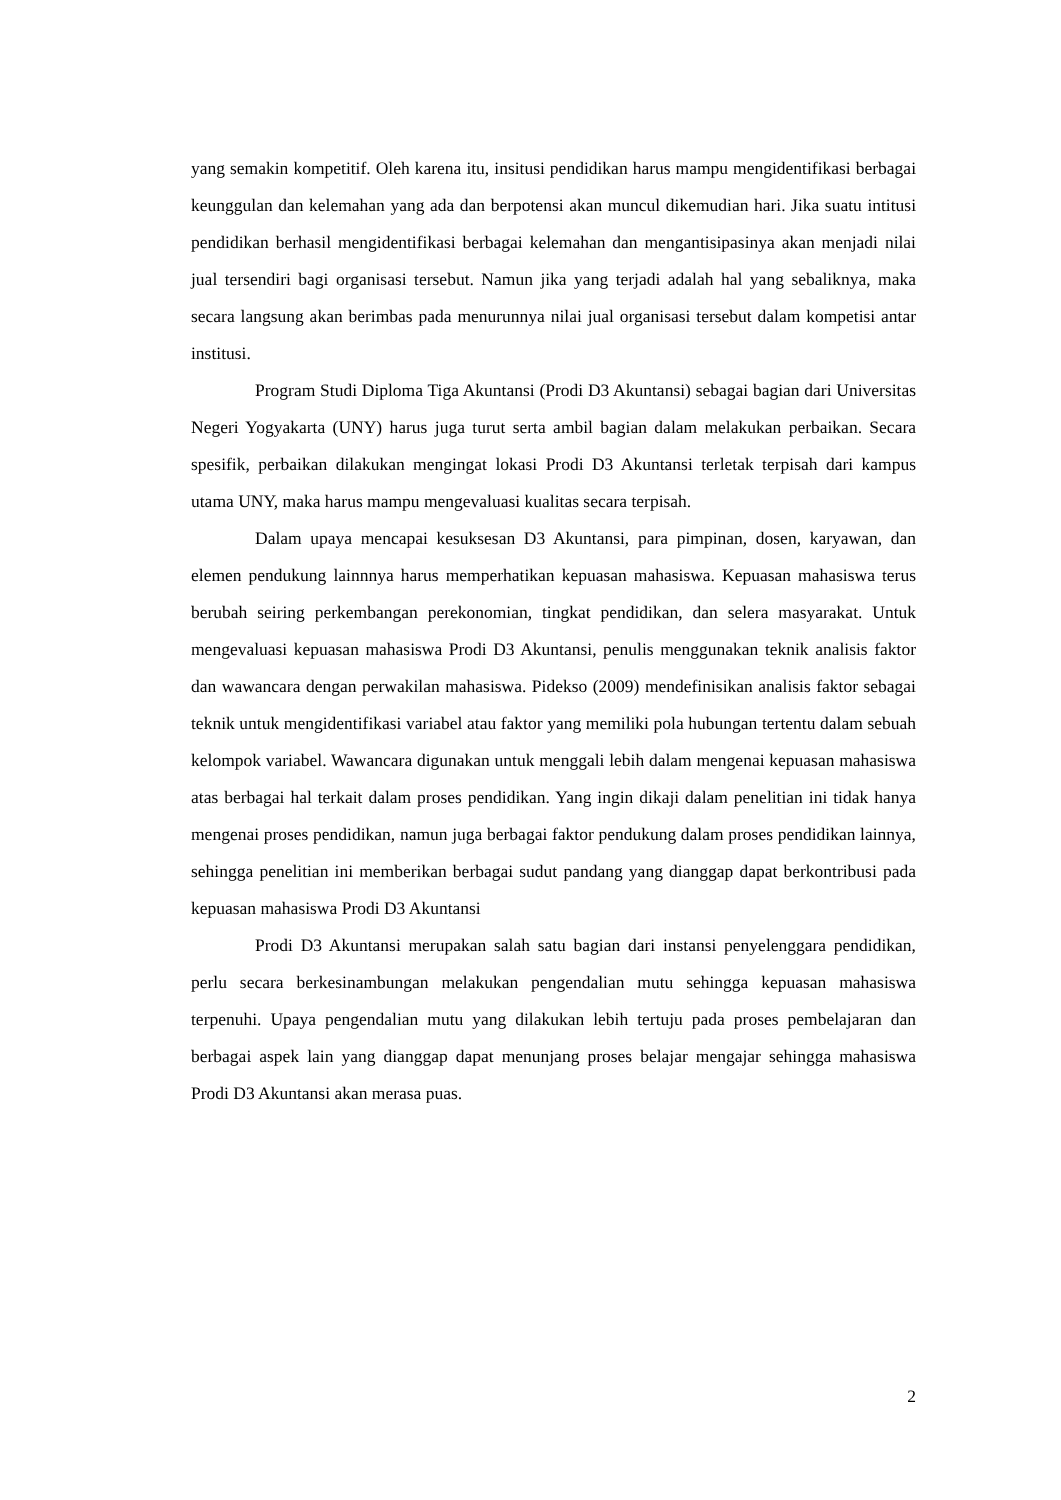yang semakin kompetitif. Oleh karena itu, insitusi pendidikan harus mampu mengidentifikasi berbagai keunggulan dan kelemahan yang ada dan berpotensi akan muncul dikemudian hari. Jika suatu intitusi pendidikan berhasil mengidentifikasi berbagai kelemahan dan mengantisipasinya akan menjadi nilai jual tersendiri bagi organisasi tersebut. Namun jika yang terjadi adalah hal yang sebaliknya, maka secara langsung akan berimbas pada menurunnya nilai jual organisasi tersebut dalam kompetisi antar institusi.
Program Studi Diploma Tiga Akuntansi (Prodi D3 Akuntansi) sebagai bagian dari Universitas Negeri Yogyakarta (UNY) harus juga turut serta ambil bagian dalam melakukan perbaikan. Secara spesifik, perbaikan dilakukan mengingat lokasi Prodi D3 Akuntansi terletak terpisah dari kampus utama UNY, maka harus mampu mengevaluasi kualitas secara terpisah.
Dalam upaya mencapai kesuksesan D3 Akuntansi, para pimpinan, dosen, karyawan, dan elemen pendukung lainnnya harus memperhatikan kepuasan mahasiswa. Kepuasan mahasiswa terus berubah seiring perkembangan perekonomian, tingkat pendidikan, dan selera masyarakat. Untuk mengevaluasi kepuasan mahasiswa Prodi D3 Akuntansi, penulis menggunakan teknik analisis faktor dan wawancara dengan perwakilan mahasiswa. Pidekso (2009) mendefinisikan analisis faktor sebagai teknik untuk mengidentifikasi variabel atau faktor yang memiliki pola hubungan tertentu dalam sebuah kelompok variabel. Wawancara digunakan untuk menggali lebih dalam mengenai kepuasan mahasiswa atas berbagai hal terkait dalam proses pendidikan. Yang ingin dikaji dalam penelitian ini tidak hanya mengenai proses pendidikan, namun juga berbagai faktor pendukung dalam proses pendidikan lainnya, sehingga penelitian ini memberikan berbagai sudut pandang yang dianggap dapat berkontribusi pada kepuasan mahasiswa Prodi D3 Akuntansi
Prodi D3 Akuntansi merupakan salah satu bagian dari instansi penyelenggara pendidikan, perlu secara berkesinambungan melakukan pengendalian mutu sehingga kepuasan mahasiswa terpenuhi. Upaya pengendalian mutu yang dilakukan lebih tertuju pada proses pembelajaran dan berbagai aspek lain yang dianggap dapat menunjang proses belajar mengajar sehingga mahasiswa Prodi D3 Akuntansi akan merasa puas.
2